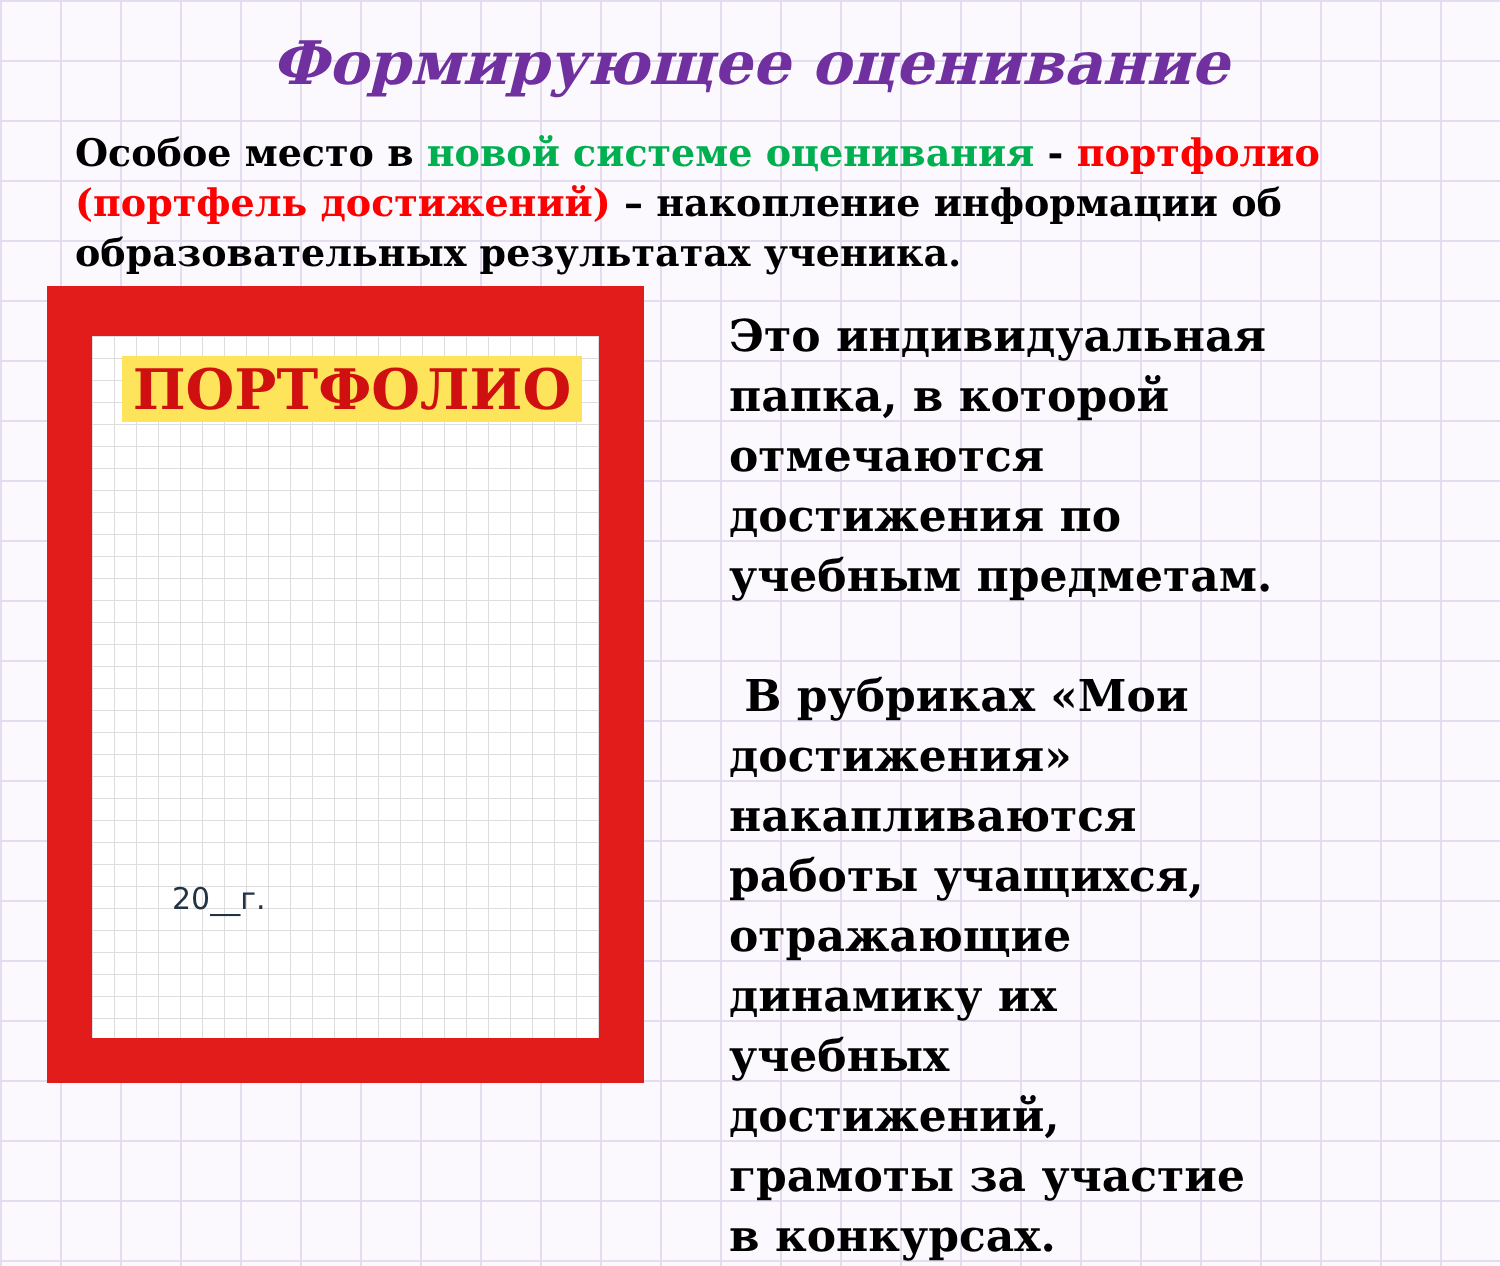Формирующее оценивание
Особое место в новой системе оценивания - портфолио (портфель достижений) – накопление информации об образовательных результатах ученика.
ПОРТФОЛИО
20__г.
Это индивидуальная папка, в которой отмечаются достижения по учебным предметам.
В рубриках «Мои достижения» накапливаются работы учащихся, отражающие динамику их учебных достижений, грамоты за участие в конкурсах.